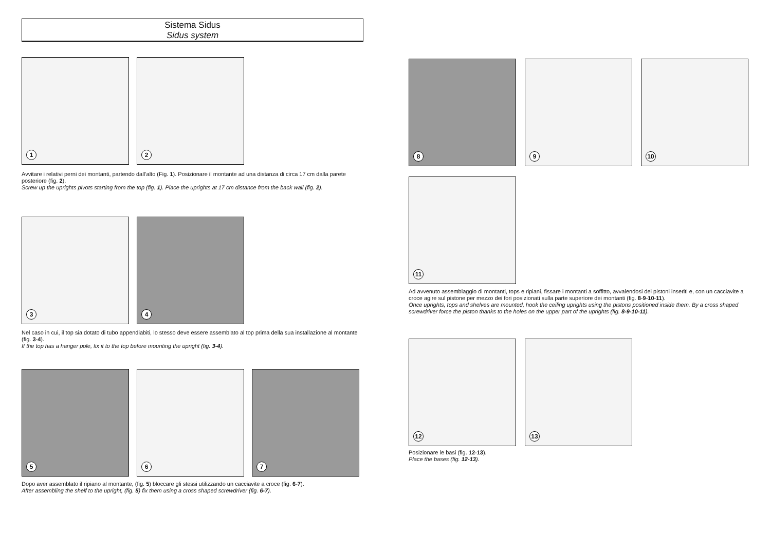Sistema Sidus
Sidus system
1
2
Avvitare i relativi perni dei montanti, partendo dall’alto (Fig. 1). Posizionare il montante ad una distanza di circa 17 cm dalla parete posteriore (fig. 2).
Screw up the uprights pivots starting from the top (fig. 1). Place the uprights at 17 cm distance from the back wall (fig. 2).
3
4
Nel caso in cui, il top sia dotato di tubo appendiabiti, lo stesso deve essere assemblato al top prima della sua installazione al montante (fig. 3-4).
If the top has a hanger pole, fix it to the top before mounting the upright (fig. 3-4).
5
6
7
Dopo aver assemblato il ripiano al montante, (fig. 5) bloccare gli stessi utilizzando un cacciavite a croce (fig. 6-7).
After assembling the shelf to the upright, (fig. 5) fix them using a cross shaped screwdriver (fig. 6-7).
8
9
10
11
Ad avvenuto assemblaggio di montanti, tops e ripiani, fissare i montanti a soffitto, avvalendosi dei pistoni inseriti e, con un cacciavite a croce agire sul pistone per mezzo dei fori posizionati sulla parte superiore dei montanti (fig. 8-9-10-11).
Once uprights, tops and shelves are mounted, hook the ceiling uprights using the pistons positioned inside them. By a cross shaped screwdriver force the piston thanks to the holes on the upper part of the uprights (fig. 8-9-10-11).
12
13
Posizionare le basi (fig. 12-13).
Place the bases (fig. 12-13).